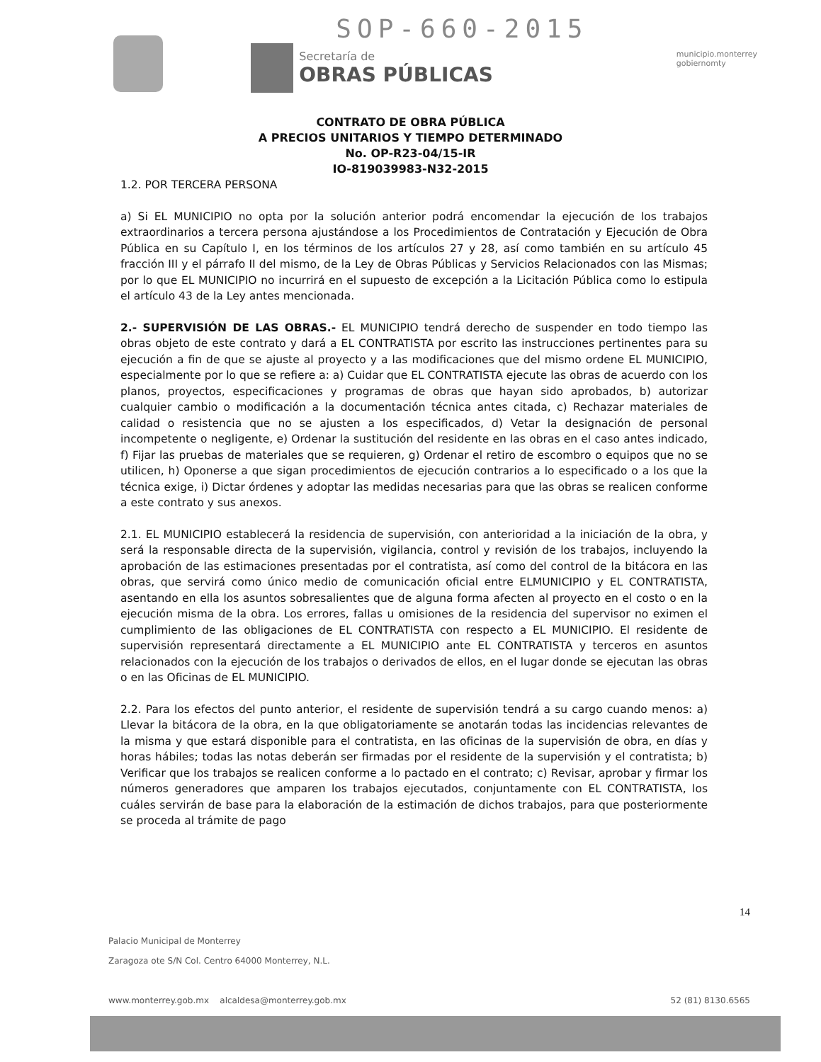SOP-660-2015
Secretaría de
OBRAS PÚBLICAS
municipio.monterrey
gobiernomty
CONTRATO DE OBRA PÚBLICA
A PRECIOS UNITARIOS Y TIEMPO DETERMINADO
No. OP-R23-04/15-IR
IO-819039983-N32-2015
1.2. POR TERCERA PERSONA
a) Si EL MUNICIPIO no opta por la solución anterior podrá encomendar la ejecución de los trabajos extraordinarios a tercera persona ajustándose a los Procedimientos de Contratación y Ejecución de Obra Pública en su Capítulo I, en los términos de los artículos 27 y 28, así como también en su artículo 45 fracción III y el párrafo II del mismo, de la Ley de Obras Públicas y Servicios Relacionados con las Mismas; por lo que EL MUNICIPIO no incurrirá en el supuesto de excepción a la Licitación Pública como lo estipula el artículo 43 de la Ley antes mencionada.
2.- SUPERVISIÓN DE LAS OBRAS.- EL MUNICIPIO tendrá derecho de suspender en todo tiempo las obras objeto de este contrato y dará a EL CONTRATISTA por escrito las instrucciones pertinentes para su ejecución a fin de que se ajuste al proyecto y a las modificaciones que del mismo ordene EL MUNICIPIO, especialmente por lo que se refiere a: a) Cuidar que EL CONTRATISTA ejecute las obras de acuerdo con los planos, proyectos, especificaciones y programas de obras que hayan sido aprobados, b) autorizar cualquier cambio o modificación a la documentación técnica antes citada, c) Rechazar materiales de calidad o resistencia que no se ajusten a los especificados, d) Vetar la designación de personal incompetente o negligente, e) Ordenar la sustitución del residente en las obras en el caso antes indicado, f) Fijar las pruebas de materiales que se requieren, g) Ordenar el retiro de escombro o equipos que no se utilicen, h) Oponerse a que sigan procedimientos de ejecución contrarios a lo especificado o a los que la técnica exige, i) Dictar órdenes y adoptar las medidas necesarias para que las obras se realicen conforme a este contrato y sus anexos.
2.1. EL MUNICIPIO establecerá la residencia de supervisión, con anterioridad a la iniciación de la obra, y será la responsable directa de la supervisión, vigilancia, control y revisión de los trabajos, incluyendo la aprobación de las estimaciones presentadas por el contratista, así como del control de la bitácora en las obras, que servirá como único medio de comunicación oficial entre ELMUNICIPIO y EL CONTRATISTA, asentando en ella los asuntos sobresalientes que de alguna forma afecten al proyecto en el costo o en la ejecución misma de la obra. Los errores, fallas u omisiones de la residencia del supervisor no eximen el cumplimiento de las obligaciones de EL CONTRATISTA con respecto a EL MUNICIPIO. El residente de supervisión representará directamente a EL MUNICIPIO ante EL CONTRATISTA y terceros en asuntos relacionados con la ejecución de los trabajos o derivados de ellos, en el lugar donde se ejecutan las obras o en las Oficinas de EL MUNICIPIO.
2.2. Para los efectos del punto anterior, el residente de supervisión tendrá a su cargo cuando menos: a) Llevar la bitácora de la obra, en la que obligatoriamente se anotarán todas las incidencias relevantes de la misma y que estará disponible para el contratista, en las oficinas de la supervisión de obra, en días y horas hábiles; todas las notas deberán ser firmadas por el residente de la supervisión y el contratista; b) Verificar que los trabajos se realicen conforme a lo pactado en el contrato; c) Revisar, aprobar y firmar los números generadores que amparen los trabajos ejecutados, conjuntamente con EL CONTRATISTA, los cuáles servirán de base para la elaboración de la estimación de dichos trabajos, para que posteriormente se proceda al trámite de pago
14
Palacio Municipal de Monterrey
Zaragoza ote S/N Col. Centro 64000 Monterrey, N.L.
www.monterrey.gob.mx alcaldesa@monterrey.gob.mx 52 (81) 8130.6565